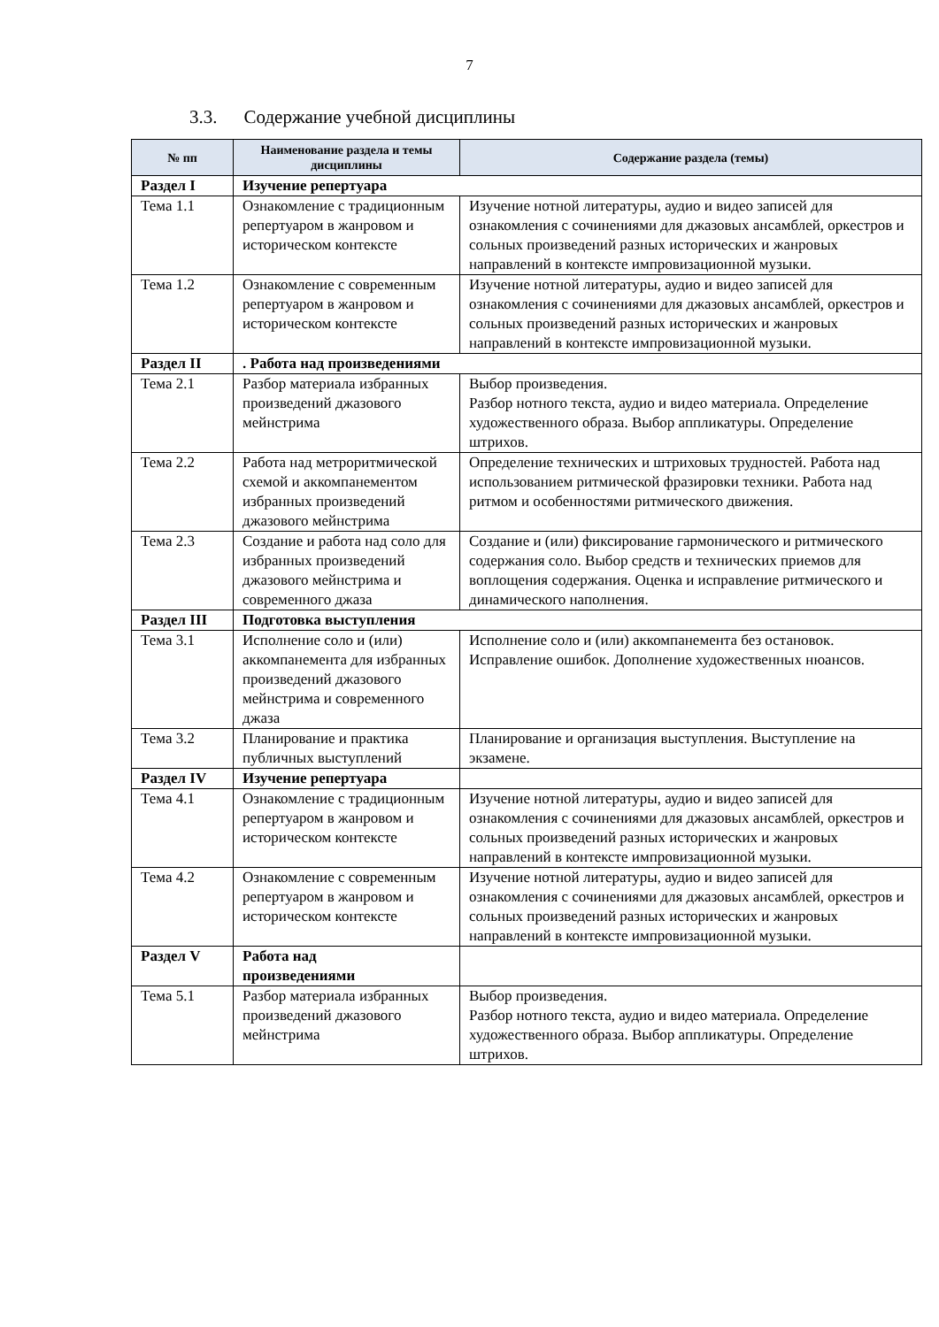7
3.3. Содержание учебной дисциплины
| № пп | Наименование раздела и темы дисциплины | Содержание раздела (темы) |
| --- | --- | --- |
| Раздел I | Изучение репертуара | |
| Тема 1.1 | Ознакомление с традиционным репертуаром в жанровом и историческом контексте | Изучение нотной литературы, аудио и видео записей для ознакомления с сочинениями для джазовых ансамблей, оркестров и сольных произведений разных исторических и жанровых направлений в контексте импровизационной музыки. |
| Тема 1.2 | Ознакомление с современным репертуаром в жанровом и историческом контексте | Изучение нотной литературы, аудио и видео записей для ознакомления с сочинениями для джазовых ансамблей, оркестров и сольных произведений разных исторических и жанровых направлений в контексте импровизационной музыки. |
| Раздел II | . Работа над произведениями | |
| Тема 2.1 | Разбор материала избранных произведений джазового мейнстрима | Выбор произведения. Разбор нотного текста, аудио и видео материала. Определение художественного образа. Выбор аппликатуры. Определение штрихов. |
| Тема 2.2 | Работа над метроритмической схемой и аккомпанементом избранных произведений джазового мейнстрима | Определение технических и штриховых трудностей. Работа над использованием ритмической фразировки техники. Работа над ритмом и особенностями ритмического движения. |
| Тема 2.3 | Создание и работа над соло для избранных произведений джазового мейнстрима и современного джаза | Создание и (или) фиксирование гармонического и ритмического содержания соло. Выбор средств и технических приемов для воплощения содержания. Оценка и исправление ритмического и динамического наполнения. |
| Раздел III | Подготовка выступления | |
| Тема 3.1 | Исполнение соло и (или) аккомпанемента для избранных произведений джазового мейнстрима и современного джаза | Исполнение соло и (или) аккомпанемента без остановок. Исправление ошибок. Дополнение художественных нюансов. |
| Тема 3.2 | Планирование и практика публичных выступлений | Планирование и организация выступления. Выступление на экзамене. |
| Раздел IV | Изучение репертуара | |
| Тема 4.1 | Ознакомление с традиционным репертуаром в жанровом и историческом контексте | Изучение нотной литературы, аудио и видео записей для ознакомления с сочинениями для джазовых ансамблей, оркестров и сольных произведений разных исторических и жанровых направлений в контексте импровизационной музыки. |
| Тема 4.2 | Ознакомление с современным репертуаром в жанровом и историческом контексте | Изучение нотной литературы, аудио и видео записей для ознакомления с сочинениями для джазовых ансамблей, оркестров и сольных произведений разных исторических и жанровых направлений в контексте импровизационной музыки. |
| Раздел V | Работа над произведениями | |
| Тема 5.1 | Разбор материала избранных произведений джазового мейнстрима | Выбор произведения. Разбор нотного текста, аудио и видео материала. Определение художественного образа. Выбор аппликатуры. Определение штрихов. |